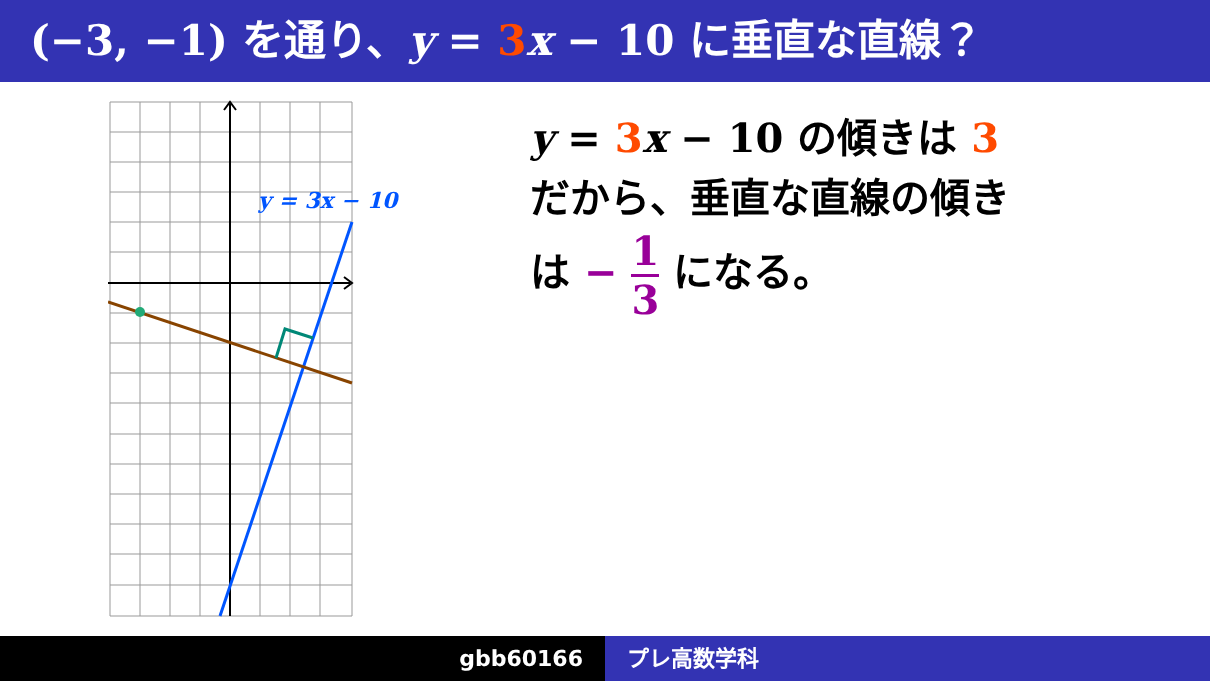(−3, −1) を通り、y = 3 x − 10 に垂直な直線？
y = 3x − 10
y = 3 x − 10 の傾きは 3
だから、垂直な直線の傾き
は − 1 3 になる。
gbb60166 プレ高数学科